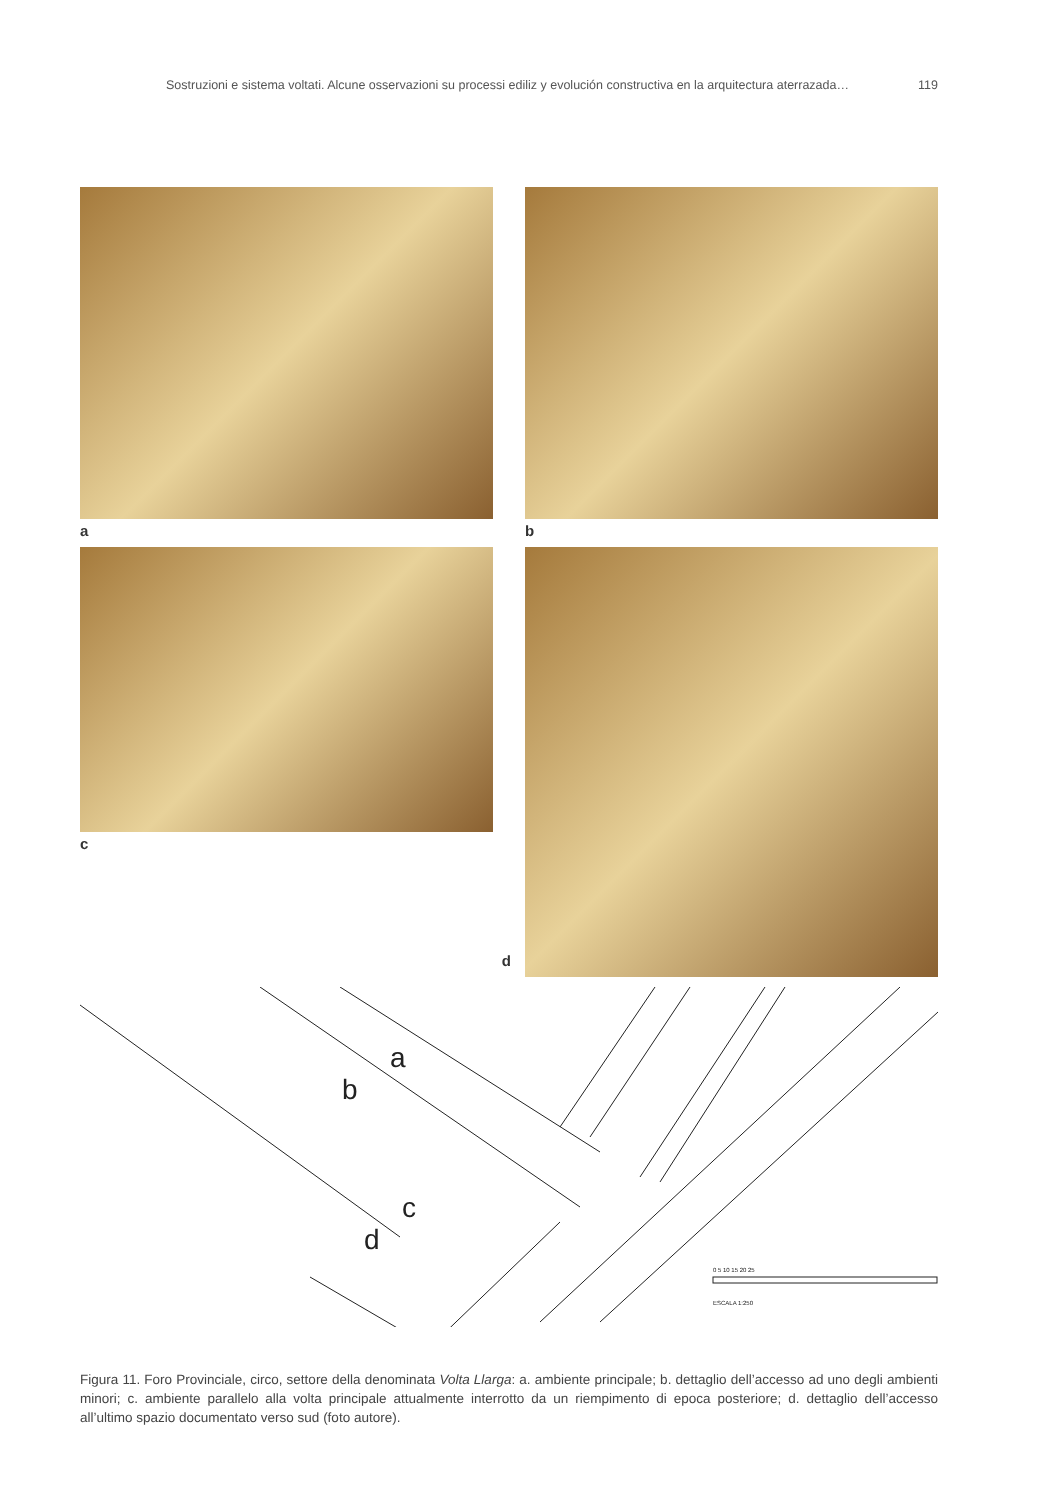Sostruzioni e sistema voltati. Alcune osservazioni su processi ediliz y evolución constructiva en la arquitectura aterrazada… 119
a b
c d
a
b
c
d
0 5 10 15 20 25
ESCALA 1:250
Figura 11. Foro Provinciale, circo, settore della denominata Volta Llarga: a. ambiente principale; b. dettaglio dell’accesso ad uno degli ambienti minori; c. ambiente parallelo alla volta principale attualmente interrotto da un riempimento di epoca posteriore; d. dettaglio dell’accesso all’ultimo spazio documentato verso sud (foto autore).